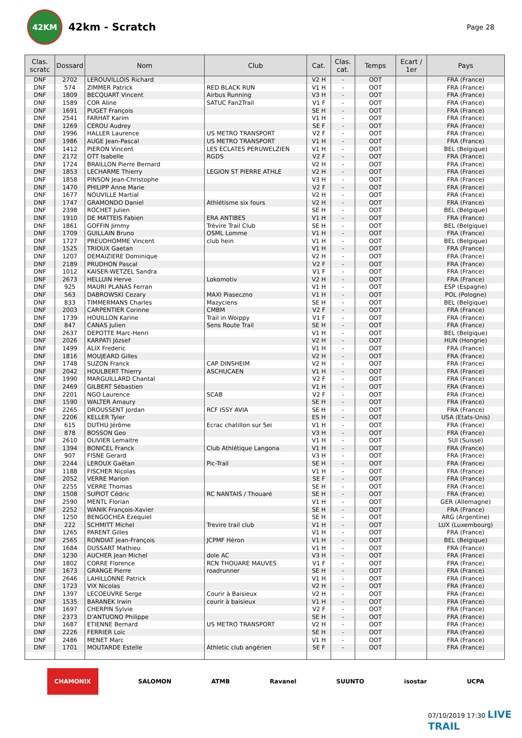42KM
42km - Scratch
Page 28
| Clas. scratc | Dossard | Nom | Club | Cat. | Clas. cat. | Temps | Ecart / 1er | Pays |
| --- | --- | --- | --- | --- | --- | --- | --- | --- |
| DNF | 2702 | LEROUVILLOIS Richard | | V2 H | - | OOT | | FRA (France) |
| DNF | 574 | ZIMMER Patrick | RED BLACK RUN | V1 H | - | OOT | | FRA (France) |
| DNF | 1809 | BECQUART Vincent | Airbus Running | V3 H | - | OOT | | FRA (France) |
| DNF | 1589 | COR Aline | SATUC Fan2Trail | V1 F | - | OOT | | FRA (France) |
| DNF | 1691 | PUGET François | | SE H | - | OOT | | FRA (France) |
| DNF | 2541 | FARHAT Karim | | V1 H | - | OOT | | FRA (France) |
| DNF | 1269 | CEROU Audrey | | SE F | - | OOT | | FRA (France) |
| DNF | 1996 | HALLER Laurence | US METRO TRANSPORT | V2 F | - | OOT | | FRA (France) |
| DNF | 1986 | AUGE Jean-Pascal | US METRO TRANSPORT | V1 H | - | OOT | | FRA (France) |
| DNF | 1412 | PIERON Vincent | LES ECLATES PERUWELZIEN | V1 H | - | OOT | | BEL (Belgique) |
| DNF | 2172 | OTT Isabelle | RGDS | V2 F | - | OOT | | FRA (France) |
| DNF | 1724 | BRAILLON Pierre Bernard | | V2 H | - | OOT | | FRA (France) |
| DNF | 1853 | LECHARME Thierry | LEGION ST PIERRE ATHLE | V2 H | - | OOT | | FRA (France) |
| DNF | 1858 | PINSON Jean-Christophe | | V3 H | - | OOT | | FRA (France) |
| DNF | 1470 | PHILIPP Anne Marie | | V2 F | - | OOT | | FRA (France) |
| DNF | 1677 | NOUVILLE Martial | | V2 H | - | OOT | | FRA (France) |
| DNF | 1747 | GRAMONDO Daniel | Athlétisme six fours | V2 H | - | OOT | | FRA (France) |
| DNF | 2398 | ROCHET Julien | | SE H | - | OOT | | BEL (Belgique) |
| DNF | 1910 | DE MATTEIS Fabien | ERA ANTIBES | V1 H | - | OOT | | FRA (France) |
| DNF | 1861 | GOFFIN Jimmy | Trévire Trail Club | SE H | - | OOT | | BEL (Belgique) |
| DNF | 1709 | GUILLAIN Bruno | OSML Lomme | V1 H | - | OOT | | FRA (France) |
| DNF | 1727 | PREUDHOMME Vincent | club hein | V1 H | - | OOT | | BEL (Belgique) |
| DNF | 1525 | TRIOUX Gaetan | | V1 H | - | OOT | | FRA (France) |
| DNF | 1207 | DEMAIZIERE Dominique | | V2 H | - | OOT | | FRA (France) |
| DNF | 2189 | PRUDHON Pascal | | V2 F | - | OOT | | FRA (France) |
| DNF | 1012 | KAISER-WETZEL Sandra | | V1 F | - | OOT | | FRA (France) |
| DNF | 2673 | HELLUIN Herve | Lokomotiv | V2 H | - | OOT | | FRA (France) |
| DNF | 925 | MAURI PLANAS Ferran | | V1 H | - | OOT | | ESP (Espagne) |
| DNF | 563 | DABROWSKI Cezary | MAXI Piaseczno | V1 H | - | OOT | | POL (Pologne) |
| DNF | 833 | TIMMERMANS Charles | Mazyciens | SE H | - | OOT | | BEL (Belgique) |
| DNF | 2003 | CARPENTIER Corinne | CMBM | V2 F | - | OOT | | FRA (France) |
| DNF | 1739 | HOUILLON Karine | Trail in Woippy | V1 F | - | OOT | | FRA (France) |
| DNF | 847 | CANAS Julien | Sens Route Trail | SE H | - | OOT | | FRA (France) |
| DNF | 2637 | DEPOTTE Marc-Henri | | V1 H | - | OOT | | BEL (Belgique) |
| DNF | 2026 | KARPATI József | | V2 H | - | OOT | | HUN (Hongrie) |
| DNF | 1499 | ALIX Frederic | | V1 H | - | OOT | | FRA (France) |
| DNF | 1816 | MOUJEARD Gilles | | V2 H | - | OOT | | FRA (France) |
| DNF | 1748 | SUZON Franck | CAP DINSHEIM | V2 H | - | OOT | | FRA (France) |
| DNF | 2042 | HOULBERT Thierry | ASCHUCAEN | V1 H | - | OOT | | FRA (France) |
| DNF | 1990 | MARGUILLARD Chantal | | V2 F | - | OOT | | FRA (France) |
| DNF | 2469 | GILBERT Sébastien | | V1 H | - | OOT | | FRA (France) |
| DNF | 2201 | NGO Laurence | SCAB | V2 F | - | OOT | | FRA (France) |
| DNF | 1590 | WALTER Amaury | | SE H | - | OOT | | FRA (France) |
| DNF | 2265 | DROUSSENT Jordan | RCF ISSY AVIA | SE H | - | OOT | | FRA (France) |
| DNF | 2206 | KELLER Tyler | | ES H | - | OOT | | USA (Etats-Unis) |
| DNF | 615 | DUTHU Jérôme | Ecrac chatillon sur Sei | V1 H | - | OOT | | FRA (France) |
| DNF | 878 | BOSSON Geo | | V3 H | - | OOT | | FRA (France) |
| DNF | 2610 | OLIVIER Lemaitre | | V1 H | - | OOT | | SUI (Suisse) |
| DNF | 1394 | BONICEL Franck | Club Athlétique Langona | V1 H | - | OOT | | FRA (France) |
| DNF | 907 | FISNE Gerard | | V3 H | - | OOT | | FRA (France) |
| DNF | 2244 | LEROUX Gaëtan | Pic-Trail | SE H | - | OOT | | FRA (France) |
| DNF | 1188 | FISCHER Nicolas | | V1 H | - | OOT | | FRA (France) |
| DNF | 2052 | VERRE Marion | | SE F | - | OOT | | FRA (France) |
| DNF | 2255 | VERRE Thomas | | SE H | - | OOT | | FRA (France) |
| DNF | 1508 | SUPIOT Cédric | RC NANTAIS / Thouaré | SE H | - | OOT | | FRA (France) |
| DNF | 2590 | MENTL Florian | | V1 H | - | OOT | | GER (Allemagne) |
| DNF | 2252 | WANIK François-Xavier | | SE H | - | OOT | | FRA (France) |
| DNF | 1250 | BENGOCHEA Ezequiel | | SE H | - | OOT | | ARG (Argentine) |
| DNF | 222 | SCHMITT Michel | Trevire trail club | V1 H | - | OOT | | LUX (Luxembourg) |
| DNF | 1265 | PARENT Gilles | | V1 H | - | OOT | | FRA (France) |
| DNF | 2565 | RONDIAT Jean-François | JCPMF Héron | V1 H | - | OOT | | BEL (Belgique) |
| DNF | 1684 | DUSSART Mathieu | | V1 H | - | OOT | | FRA (France) |
| DNF | 1230 | AUCHER Jean Michel | dole AC | V3 H | - | OOT | | FRA (France) |
| DNF | 1802 | CORRE Florence | RCN THOUARE MAUVES | V1 F | - | OOT | | FRA (France) |
| DNF | 1673 | GRANGE Pierre | roadrunner | SE H | - | OOT | | FRA (France) |
| DNF | 2646 | LAHILLONNE Patrick | | V1 H | - | OOT | | FRA (France) |
| DNF | 1723 | VIX Nicolas | | V2 H | - | OOT | | FRA (France) |
| DNF | 1397 | LECOEUVRE Serge | Courir à Baisieux | V2 H | - | OOT | | FRA (France) |
| DNF | 1535 | BARANEK Irwin | courir à baisieux | V1 H | - | OOT | | FRA (France) |
| DNF | 1697 | CHERPIN Sylvie | | V2 F | - | OOT | | FRA (France) |
| DNF | 2373 | D'ANTUONO Philippe | | SE H | - | OOT | | FRA (France) |
| DNF | 1687 | ETIENNE Bernard | US METRO TRANSPORT | V2 H | - | OOT | | FRA (France) |
| DNF | 2226 | FERRIER Loïc | | SE H | - | OOT | | FRA (France) |
| DNF | 2486 | MENET Marc | | V1 H | - | OOT | | FRA (France) |
| DNF | 1701 | MOUTARDE Estelle | Athletic club angérien | SE F | - | OOT | | FRA (France) |
CHAMONIX SALOMON ATMB Ravanel SUUNTO isostar UCPA
07/10/2019 17:30 LIVE TRAIL